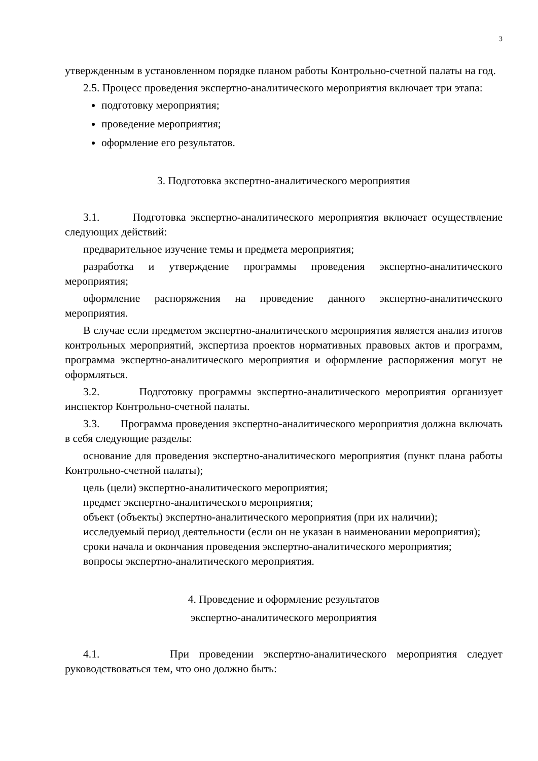3
утвержденным в установленном порядке планом работы Контрольно-счетной палаты на год.
2.5. Процесс проведения экспертно-аналитического мероприятия включает три этапа:
подготовку мероприятия;
проведение мероприятия;
оформление его результатов.
3. Подготовка экспертно-аналитического мероприятия
3.1. Подготовка экспертно-аналитического мероприятия включает осуществление следующих действий:
предварительное изучение темы и предмета мероприятия;
разработка и утверждение программы проведения экспертно-аналитического мероприятия;
оформление распоряжения на проведение данного экспертно-аналитического мероприятия.
В случае если предметом экспертно-аналитического мероприятия является анализ итогов контрольных мероприятий, экспертиза проектов нормативных правовых актов и программ, программа экспертно-аналитического мероприятия и оформление распоряжения могут не оформляться.
3.2. Подготовку программы экспертно-аналитического мероприятия организует инспектор Контрольно-счетной палаты.
3.3. Программа проведения экспертно-аналитического мероприятия должна включать в себя следующие разделы:
основание для проведения экспертно-аналитического мероприятия (пункт плана работы Контрольно-счетной палаты);
цель (цели) экспертно-аналитического мероприятия;
предмет экспертно-аналитического мероприятия;
объект (объекты) экспертно-аналитического мероприятия (при их наличии);
исследуемый период деятельности (если он не указан в наименовании мероприятия);
сроки начала и окончания проведения экспертно-аналитического мероприятия;
вопросы экспертно-аналитического мероприятия.
4. Проведение и оформление результатов
экспертно-аналитического мероприятия
4.1. При проведении экспертно-аналитического мероприятия следует руководствоваться тем, что оно должно быть: